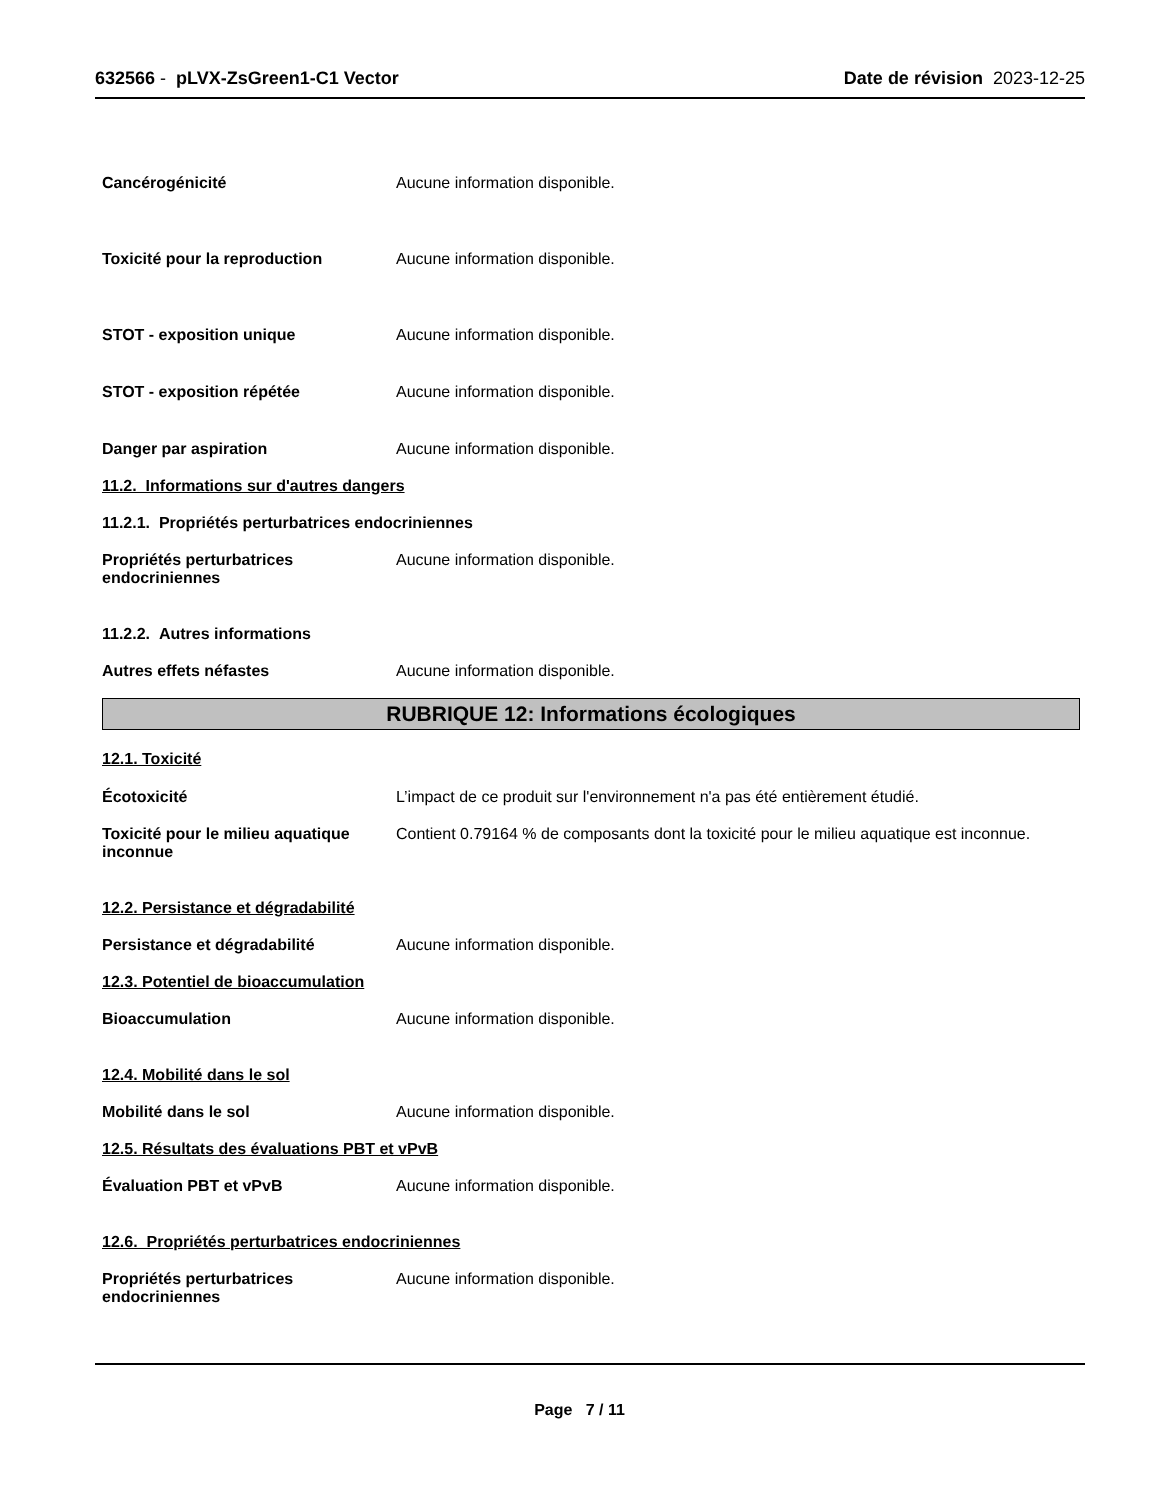632566 - pLVX-ZsGreen1-C1 Vector
Date de révision 2023-12-25
Cancérogénicité Aucune information disponible.
Toxicité pour la reproduction Aucune information disponible.
STOT - exposition unique Aucune information disponible.
STOT - exposition répétée Aucune information disponible.
Danger par aspiration Aucune information disponible.
11.2. Informations sur d'autres dangers
11.2.1. Propriétés perturbatrices endocriniennes
Propriétés perturbatrices endocriniennes
Aucune information disponible.
11.2.2. Autres informations
Autres effets néfastes Aucune information disponible.
RUBRIQUE 12: Informations écologiques
12.1. Toxicité
Écotoxicité L’impact de ce produit sur l'environnement n'a pas été entièrement étudié.
Toxicité pour le milieu aquatique inconnue
Contient 0.79164 % de composants dont la toxicité pour le milieu aquatique est inconnue.
12.2. Persistance et dégradabilité
Persistance et dégradabilité Aucune information disponible.
12.3. Potentiel de bioaccumulation
Bioaccumulation Aucune information disponible.
12.4. Mobilité dans le sol
Mobilité dans le sol Aucune information disponible.
12.5. Résultats des évaluations PBT et vPvB
Évaluation PBT et vPvB Aucune information disponible.
12.6. Propriétés perturbatrices endocriniennes
Propriétés perturbatrices endocriniennes
Aucune information disponible.
Page 7 / 11